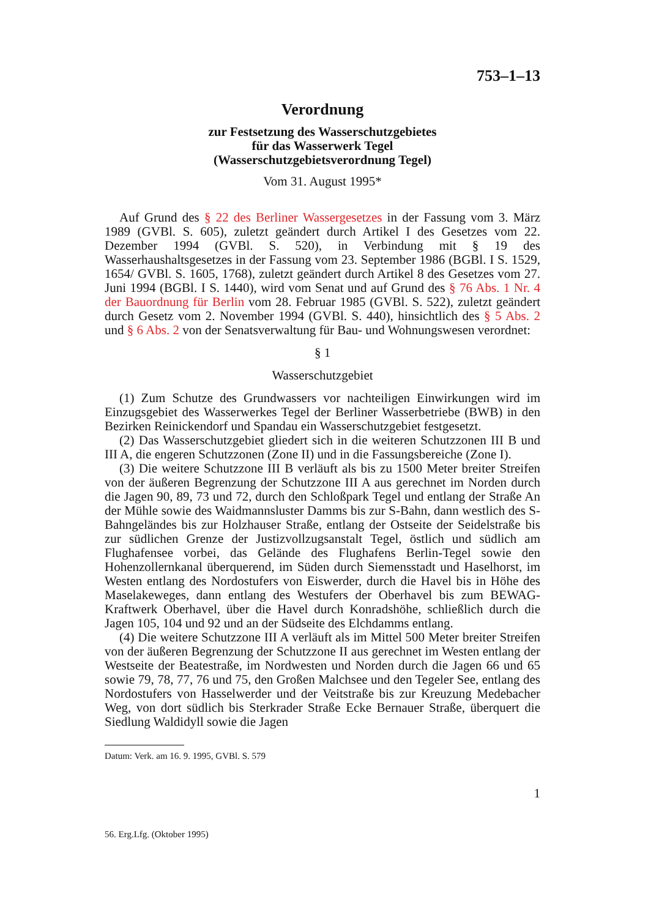753–1–13
Verordnung
zur Festsetzung des Wasserschutzgebietes
für das Wasserwerk Tegel
(Wasserschutzgebietsverordnung Tegel)
Vom 31. August 1995*
Auf Grund des § 22 des Berliner Wassergesetzes in der Fassung vom 3. März 1989 (GVBl. S. 605), zuletzt geändert durch Artikel I des Gesetzes vom 22. Dezember 1994 (GVBl. S. 520), in Verbindung mit § 19 des Wasserhaushaltsgesetzes in der Fassung vom 23. September 1986 (BGBl. I S. 1529, 1654/ GVBl. S. 1605, 1768), zuletzt geändert durch Artikel 8 des Gesetzes vom 27. Juni 1994 (BGBl. I S. 1440), wird vom Senat und auf Grund des § 76 Abs. 1 Nr. 4 der Bauordnung für Berlin vom 28. Februar 1985 (GVBl. S. 522), zuletzt geändert durch Gesetz vom 2. November 1994 (GVBl. S. 440), hinsichtlich des § 5 Abs. 2 und § 6 Abs. 2 von der Senatsverwaltung für Bau- und Wohnungswesen verordnet:
§ 1
Wasserschutzgebiet
(1) Zum Schutze des Grundwassers vor nachteiligen Einwirkungen wird im Einzugsgebiet des Wasserwerkes Tegel der Berliner Wasserbetriebe (BWB) in den Bezirken Reinickendorf und Spandau ein Wasserschutzgebiet festgesetzt.
(2) Das Wasserschutzgebiet gliedert sich in die weiteren Schutzzonen III B und III A, die engeren Schutzzonen (Zone II) und in die Fassungsbereiche (Zone I).
(3) Die weitere Schutzzone III B verläuft als bis zu 1500 Meter breiter Streifen von der äußeren Begrenzung der Schutzzone III A aus gerechnet im Norden durch die Jagen 90, 89, 73 und 72, durch den Schloßpark Tegel und entlang der Straße An der Mühle sowie des Waidmannsluster Damms bis zur S-Bahn, dann westlich des S-Bahngeländes bis zur Holzhauser Straße, entlang der Ostseite der Seidelstraße bis zur südlichen Grenze der Justizvollzugsanstalt Tegel, östlich und südlich am Flughafensee vorbei, das Gelände des Flughafens Berlin-Tegel sowie den Hohenzollernkanal überquerend, im Süden durch Siemensstadt und Haselhorst, im Westen entlang des Nordostufers von Eiswerder, durch die Havel bis in Höhe des Maselakeweges, dann entlang des Westufers der Oberhavel bis zum BEWAG-Kraftwerk Oberhavel, über die Havel durch Konradshöhe, schließlich durch die Jagen 105, 104 und 92 und an der Südseite des Elchdamms entlang.
(4) Die weitere Schutzzone III A verläuft als im Mittel 500 Meter breiter Streifen von der äußeren Begrenzung der Schutzzone II aus gerechnet im Westen entlang der Westseite der Beatestraße, im Nordwesten und Norden durch die Jagen 66 und 65 sowie 79, 78, 77, 76 und 75, den Großen Malchsee und den Tegeler See, entlang des Nordostufers von Hasselwerder und der Veitstraße bis zur Kreuzung Medebacher Weg, von dort südlich bis Sterkrader Straße Ecke Bernauer Straße, überquert die Siedlung Waldidyll sowie die Jagen
Datum: Verk. am 16. 9. 1995, GVBl. S. 579
1
56. Erg.Lfg. (Oktober 1995)